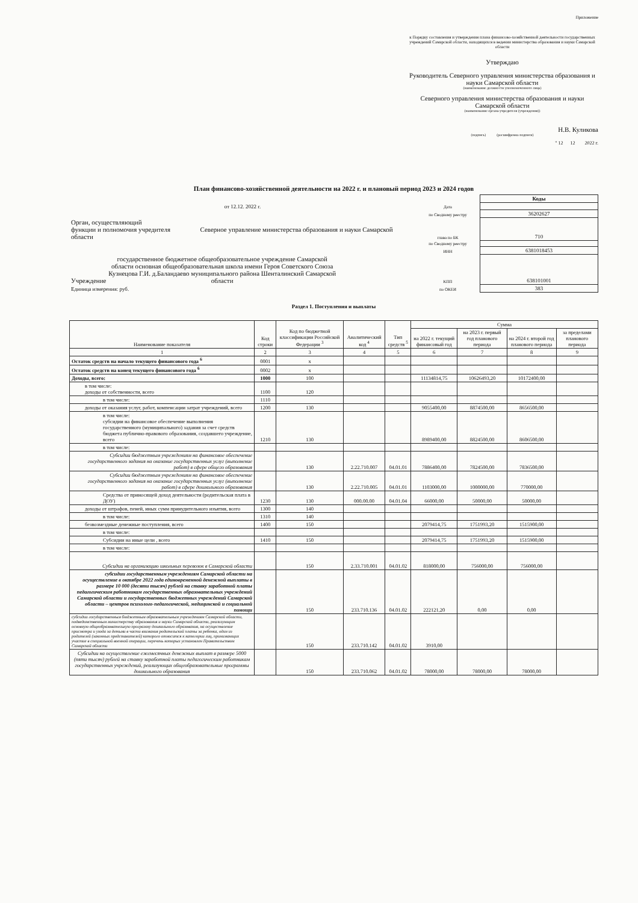Приложение
к Порядку составления и утверждения плана финансово-хозяйственной деятельности государственных учреждений Самарской области, находящихся в ведении министерства образования и науки Самарской области
Утверждаю
Руководитель Северного управления министерства образования и науки Самарской области
(наименование должности уполномоченного лица)
Северного управления министерства образования и науки Самарской области
(наименование органа-учредителя (учреждения))
Н.В. Куликова
(подпись) (расшифровка подписи)
" 12 12 2022 г.
План финансово-хозяйственной деятельности на 2022 г. и плановый период 2023 и 2024 годов
| | | Коды |
| от 12.12. 2022 г. | Дата | |
| | по Сводному реестру | 36202627 |
| Орган, осуществляющий функции и полномочия учредителя Северное управление министерства образования и науки Самарской области | глава по БК | 710 |
| | по Сводному реестру | |
| | ИНН | 6381018453 |
| Учреждение государственное бюджетное общеобразовательное учреждение Самарской области основная общеобразовательная школа имени Героя Советского Союза Кузнецова Г.И. д.Баландаево муниципального района Шенталинский Самарской области | КПП | 638101001 |
| Единица измерения: руб. | по ОКЕИ | 383 |
Раздел 1. Поступления и выплаты
| Наименование показателя | Код строки | Код по бюджетной классификации Российской Федерации <sup>3</sup> | Аналитический код <sup>4</sup> | Тип средств <sup>5</sup> | Сумма | | | |
| --- | --- | --- | --- | --- | --- | --- | --- | --- |
| | | | | | на 2022 г. текущий финансовый год | на 2023 г. первый год планового периода | на 2024 г. второй год планового периода | за пределами планового периода |
| 1 | 2 | 3 | 4 | 5 | 6 | 7 | 8 | 9 |
| Остаток средств на начало текущего финансового года <sup>6</sup> | 0001 | x | | | | | | |
| Остаток средств на конец текущего финансового года <sup>6</sup> | 0002 | x | | | | | | |
| Доходы, всего: | 1000 | 100 | | | 11134814,75 | 10626493,20 | 10172400,00 | |
| в том числе: доходы от собственности, всего | 1100 | 120 | | | | | | |
| в том числе: | 1110 | | | | | | | |
| доходы от оказания услуг, работ, компенсации затрат учреждений, всего | 1200 | 130 | | | 9055400,00 | 8874500,00 | 8656500,00 | |
| в том числе: субсидии на финансовое обеспечение выполнения государственного (муниципального) задания за счет средств бюджета публично-правового образования, создавшего учреждение, всего | 1210 | 130 | | | 8989400,00 | 8824500,00 | 8606500,00 | |
| в том числе: | | | | | | | | |
| Субсидии бюджетным учреждениям на финансовое обеспечение государственного задания на оказание государственных услуг (выполнение работ) в сфере общего образования | | 130 | 2.22.710.007 | 04.01.01 | 7886400,00 | 7824500,00 | 7836500,00 | |
| Субсидии бюджетным учреждениям на финансовое обеспечение государственного задания на оказание государственных услуг (выполнение работ) в сфере дошкольного образования | | 130 | 2.22.710.005 | 04.01.01 | 1103000,00 | 1000000,00 | 770000,00 | |
| Средства от приносящей доход деятельности (родительская плата в ДОУ) | 1230 | 130 | 000.00.00 | 04.01.04 | 66000,00 | 50000,00 | 50000,00 | |
| доходы от штрафов, пеней, иных сумм принудительного изъятия, всего | 1300 | 140 | | | | | | |
| в том числе: | 1310 | 140 | | | | | | |
| безвозмездные денежные поступления, всего | 1400 | 150 | | | 2079414,75 | 1751993,20 | 1515900,00 | |
| в том числе: | | | | | | | | |
| Субсидии на иные цели , всего | 1410 | 150 | | | 2079414,75 | 1751993,20 | 1515900,00 | |
| в том числе: | | | | | | | | |
| Субсидии на организацию школьных перевозок в Самарской области | | 150 | 2.33.710.001 | 04.01.02 | 818000,00 | 756000,00 | 756000,00 | |
| субсидии государственным учреждениям Самарской области на осуществление в октябре 2022 года единовременной денежной выплаты в размере 10 000 (десяти тысяч) рублей на ставку заработной платы педагогическим работникам государственных образовательных учреждений Самарской области и государственных бюджетных учреждений Самарской области – центров психолого-педагогической, медицинской и социальной помощи | | 150 | 233.710.136 | 04.01.02 | 222121,20 | 0,00 | 0,00 | |
| субсидии государственным бюджетным образовательным учреждениям Самарской области, подведомственным министерству образования и науки Самарской области, реализующим основную общеобразовательную программу дошкольного образования, на осуществление присмотра и ухода за детьми в части взимания родительской платы за ребенка, один из родителей (законных представителей) которого относится к категории лиц, принимающих участие в специальной военной операции, перечень которых установлен Правительством Самарской области | | 150 | 233.710.142 | 04.01.02 | 3910,00 | | | |
| Субсидии на осуществление ежемесячных денежных выплат в размере 5000 (пяти тысяч) рублей на ставку заработной платы педагогическим работникам государственных учреждений, реализующих общеобразовательные программы дошкольного образования | | 150 | 233.710.062 | 04.01.02 | 78000,00 | 78000,00 | 78000,00 | |